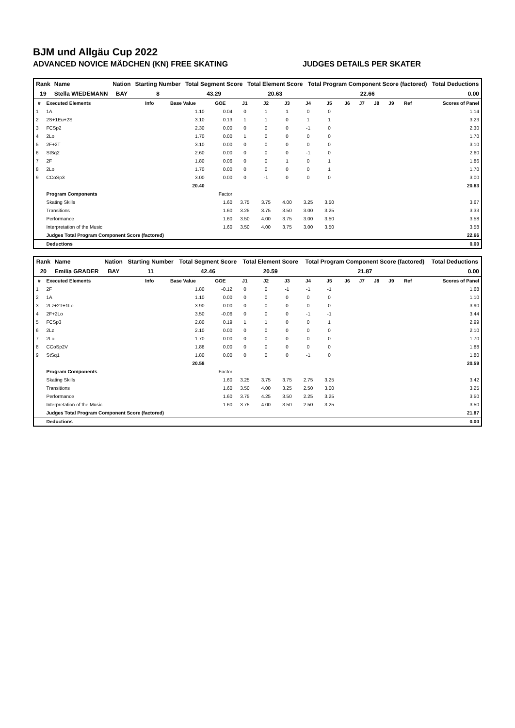BJM und Allgäu Cup 2022
ADVANCED NOVICE MÄDCHEN (KN) FREE SKATING JUDGES DETAILS PER SKATER
| Rank | Name | Nation | Starting Number | Total Segment Score | Total Element Score | Total Program Component Score (factored) | Total Deductions |
| --- | --- | --- | --- | --- | --- | --- | --- |
| 19 | Stella WIEDEMANN | BAY | 8 | 43.29 | 20.63 | 22.66 | 0.00 |
| # | Executed Elements | Info | Base Value | GOE | J1 | J2 | J3 | J4 | J5 | J6 | J7 | J8 | J9 | Ref | Scores of Panel |
| --- | --- | --- | --- | --- | --- | --- | --- | --- | --- | --- | --- | --- | --- | --- | --- |
| 1 | 1A | | 1.10 | 0.04 | 0 | 1 | 1 | 0 | 0 | | | | | | 1.14 |
| 2 | 2S+1Eu+2S | | 3.10 | 0.13 | 1 | 1 | 0 | 1 | 1 | | | | | | 3.23 |
| 3 | FCSp2 | | 2.30 | 0.00 | 0 | 0 | 0 | -1 | 0 | | | | | | 2.30 |
| 4 | 2Lo | | 1.70 | 0.00 | 1 | 0 | 0 | 0 | 0 | | | | | | 1.70 |
| 5 | 2F+2T | | 3.10 | 0.00 | 0 | 0 | 0 | 0 | 0 | | | | | | 3.10 |
| 6 | StSq2 | | 2.60 | 0.00 | 0 | 0 | 0 | -1 | 0 | | | | | | 2.60 |
| 7 | 2F | | 1.80 | 0.06 | 0 | 0 | 1 | 0 | 1 | | | | | | 1.86 |
| 8 | 2Lo | | 1.70 | 0.00 | 0 | 0 | 0 | 0 | 1 | | | | | | 1.70 |
| 9 | CCoSp3 | | 3.00 | 0.00 | 0 | -1 | 0 | 0 | 0 | | | | | | 3.00 |
| | | | 20.40 | | | | | | | | | | | | 20.63 |
| | Program Components | | | Factor | | | | | | | | | | | |
| | Skating Skills | | | 1.60 | 3.75 | 3.75 | 4.00 | 3.25 | 3.50 | | | | | | 3.67 |
| | Transitions | | | 1.60 | 3.25 | 3.75 | 3.50 | 3.00 | 3.25 | | | | | | 3.33 |
| | Performance | | | 1.60 | 3.50 | 4.00 | 3.75 | 3.00 | 3.50 | | | | | | 3.58 |
| | Interpretation of the Music | | | 1.60 | 3.50 | 4.00 | 3.75 | 3.00 | 3.50 | | | | | | 3.58 |
| | Judges Total Program Component Score (factored) | | | | | | | | | | | | | | 22.66 |
| | Deductions | | | | | | | | | | | | | | 0.00 |
| Rank | Name | Nation | Starting Number | Total Segment Score | Total Element Score | Total Program Component Score (factored) | Total Deductions |
| --- | --- | --- | --- | --- | --- | --- | --- |
| 20 | Emilia GRADER | BAY | 11 | 42.46 | 20.59 | 21.87 | 0.00 |
| # | Executed Elements | Info | Base Value | GOE | J1 | J2 | J3 | J4 | J5 | J6 | J7 | J8 | J9 | Ref | Scores of Panel |
| --- | --- | --- | --- | --- | --- | --- | --- | --- | --- | --- | --- | --- | --- | --- | --- |
| 1 | 2F | | 1.80 | -0.12 | 0 | 0 | -1 | -1 | -1 | | | | | | 1.68 |
| 2 | 1A | | 1.10 | 0.00 | 0 | 0 | 0 | 0 | 0 | | | | | | 1.10 |
| 3 | 2Lz+2T+1Lo | | 3.90 | 0.00 | 0 | 0 | 0 | 0 | 0 | | | | | | 3.90 |
| 4 | 2F+2Lo | | 3.50 | -0.06 | 0 | 0 | 0 | -1 | -1 | | | | | | 3.44 |
| 5 | FCSp3 | | 2.80 | 0.19 | 1 | 1 | 0 | 0 | 1 | | | | | | 2.99 |
| 6 | 2Lz | | 2.10 | 0.00 | 0 | 0 | 0 | 0 | 0 | | | | | | 2.10 |
| 7 | 2Lo | | 1.70 | 0.00 | 0 | 0 | 0 | 0 | 0 | | | | | | 1.70 |
| 8 | CCoSp2V | | 1.88 | 0.00 | 0 | 0 | 0 | 0 | 0 | | | | | | 1.88 |
| 9 | StSq1 | | 1.80 | 0.00 | 0 | 0 | 0 | -1 | 0 | | | | | | 1.80 |
| | | | 20.58 | | | | | | | | | | | | 20.59 |
| | Program Components | | | Factor | | | | | | | | | | | |
| | Skating Skills | | | 1.60 | 3.25 | 3.75 | 3.75 | 2.75 | 3.25 | | | | | | 3.42 |
| | Transitions | | | 1.60 | 3.50 | 4.00 | 3.25 | 2.50 | 3.00 | | | | | | 3.25 |
| | Performance | | | 1.60 | 3.75 | 4.25 | 3.50 | 2.25 | 3.25 | | | | | | 3.50 |
| | Interpretation of the Music | | | 1.60 | 3.75 | 4.00 | 3.50 | 2.50 | 3.25 | | | | | | 3.50 |
| | Judges Total Program Component Score (factored) | | | | | | | | | | | | | | 21.87 |
| | Deductions | | | | | | | | | | | | | | 0.00 |